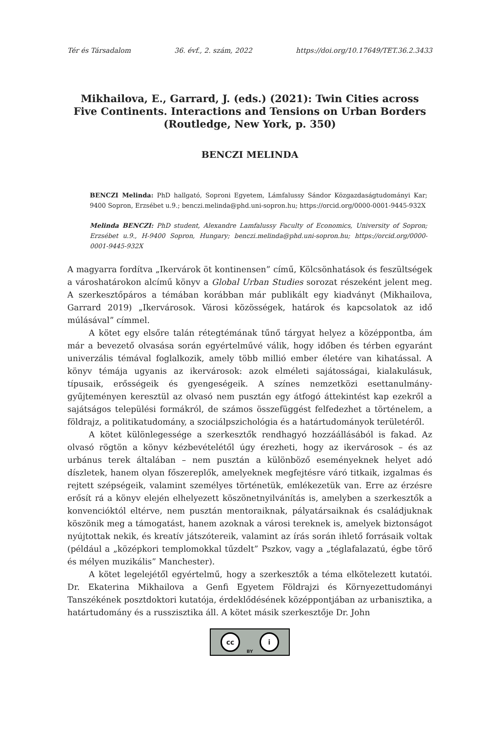Tér és Társadalom 36. évf., 2. szám, 2022 https://doi.org/10.17649/TET.36.2.3433
Mikhailova, E., Garrard, J. (eds.) (2021): Twin Cities across Five Continents. Interactions and Tensions on Urban Borders (Routledge, New York, p. 350)
BENCZI MELINDA
BENCZI Melinda: PhD hallgató, Soproni Egyetem, Lámfalussy Sándor Közgazdaságtudományi Kar; 9400 Sopron, Erzsébet u.9.; benczi.melinda@phd.uni-sopron.hu; https://orcid.org/0000-0001-9445-932X
Melinda BENCZI: PhD student, Alexandre Lamfalussy Faculty of Economics, University of Sopron; Erzsébet u.9., H-9400 Sopron, Hungary; benczi.melinda@phd.uni-sopron.hu; https://orcid.org/0000-0001-9445-932X
A magyarra fordítva „Ikervárok öt kontinensen” című, Kölcsönhatások és feszültségek a városhatárokon alcímű könyv a Global Urban Studies sorozat részeként jelent meg. A szerkesztőpáros a témában korábban már publikált egy kiadványt (Mikhailova, Garrard 2019) „Ikervárosok. Városi közösségek, határok és kapcsolatok az idő múlásával” címmel.
A kötet egy elsőre talán rétegtémának tűnő tárgyat helyez a középpontba, ám már a bevezető olvasása során egyértelművé válik, hogy időben és térben egyaránt univerzális témával foglalkozik, amely több millió ember életére van kihatással. A könyv témája ugyanis az ikervárosok: azok elméleti sajátosságai, kialakulásuk, típusaik, erősségeik és gyengeségeik. A színes nemzetközi esettanulmány-gyűjteményen keresztül az olvasó nem pusztán egy átfogó áttekintést kap ezekről a sajátságos települési formákról, de számos összefüggést felfedezhet a történelem, a földrajz, a politikatudomány, a szociálpszichológia és a határtudományok területéről.
A kötet különlegessége a szerkesztők rendhagyó hozzáállásából is fakad. Az olvasó rögtön a könyv kézbevételétől úgy érezheti, hogy az ikervárosok – és az urbánus terek általában – nem pusztán a különböző eseményeknek helyet adó díszletek, hanem olyan főszereplők, amelyeknek megfejtésre váró titkaik, izgalmas és rejtett szépségeik, valamint személyes történetük, emlékezetük van. Erre az érzésre erősít rá a könyv elején elhelyezett köszönetnyilvánítás is, amelyben a szerkesztők a konvencióktól eltérve, nem pusztán mentoraiknak, pályatársaiknak és családjuknak köszönik meg a támogatást, hanem azoknak a városi tereknek is, amelyek biztonságot nyújtottak nekik, és kreatív játszótereik, valamint az írás során ihlető forrásaik voltak (például a „középkori templomokkal tűzdelt” Pszkov, vagy a „téglafalazatú, égbe törő és mélyen muzikális” Manchester).
A kötet legelejétől egyértelmű, hogy a szerkesztők a téma elkötelezett kutatói. Dr. Ekaterina Mikhailova a Genfi Egyetem Földrajzi és Környezettudományi Tanszékének posztdoktori kutatója, érdeklődésének középpontjában az urbanisztika, a határtudomány és a russzisztika áll. A kötet másik szerkesztője Dr. John
cc i
BY